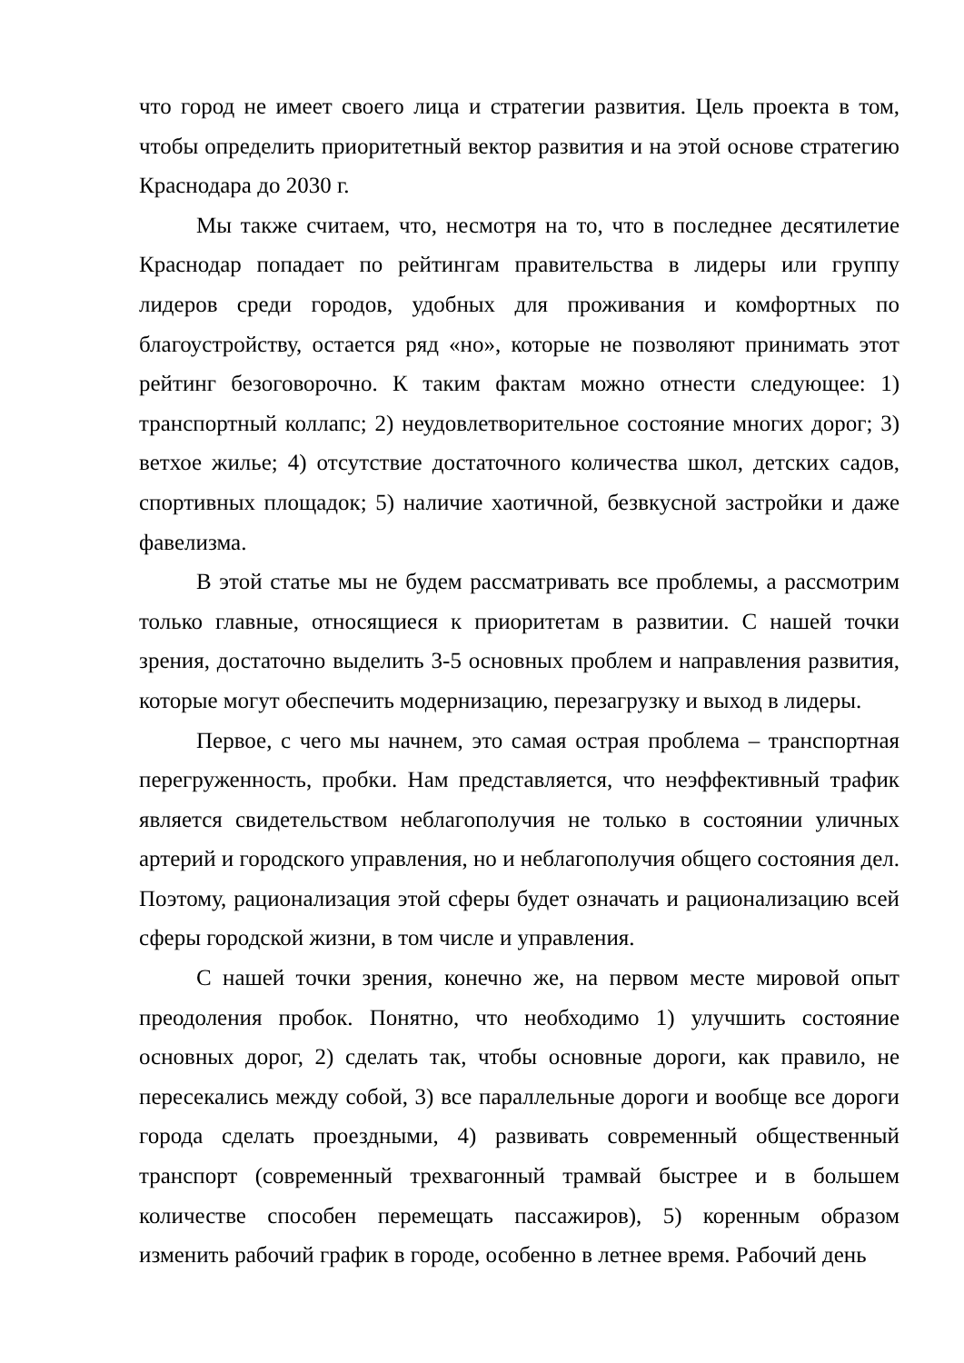что город не имеет своего лица и стратегии развития. Цель проекта в том, чтобы определить приоритетный вектор развития и на этой основе стратегию Краснодара до 2030 г.
Мы также считаем, что, несмотря на то, что в последнее десятилетие Краснодар попадает по рейтингам правительства в лидеры или группу лидеров среди городов, удобных для проживания и комфортных по благоустройству, остается ряд «но», которые не позволяют принимать этот рейтинг безоговорочно. К таким фактам можно отнести следующее: 1) транспортный коллапс; 2) неудовлетворительное состояние многих дорог; 3) ветхое жилье; 4) отсутствие достаточного количества школ, детских садов, спортивных площадок; 5) наличие хаотичной, безвкусной застройки и даже фавелизма.
В этой статье мы не будем рассматривать все проблемы, а рассмотрим только главные, относящиеся к приоритетам в развитии. С нашей точки зрения, достаточно выделить 3-5 основных проблем и направления развития, которые могут обеспечить модернизацию, перезагрузку и выход в лидеры.
Первое, с чего мы начнем, это самая острая проблема – транспортная перегруженность, пробки. Нам представляется, что неэффективный трафик является свидетельством неблагополучия не только в состоянии уличных артерий и городского управления, но и неблагополучия общего состояния дел. Поэтому, рационализация этой сферы будет означать и рационализацию всей сферы городской жизни, в том числе и управления.
С нашей точки зрения, конечно же, на первом месте мировой опыт преодоления пробок. Понятно, что необходимо 1) улучшить состояние основных дорог, 2) сделать так, чтобы основные дороги, как правило, не пересекались между собой, 3) все параллельные дороги и вообще все дороги города сделать проездными, 4) развивать современный общественный транспорт (современный трехвагонный трамвай быстрее и в большем количестве способен перемещать пассажиров), 5) коренным образом изменить рабочий график в городе, особенно в летнее время. Рабочий день